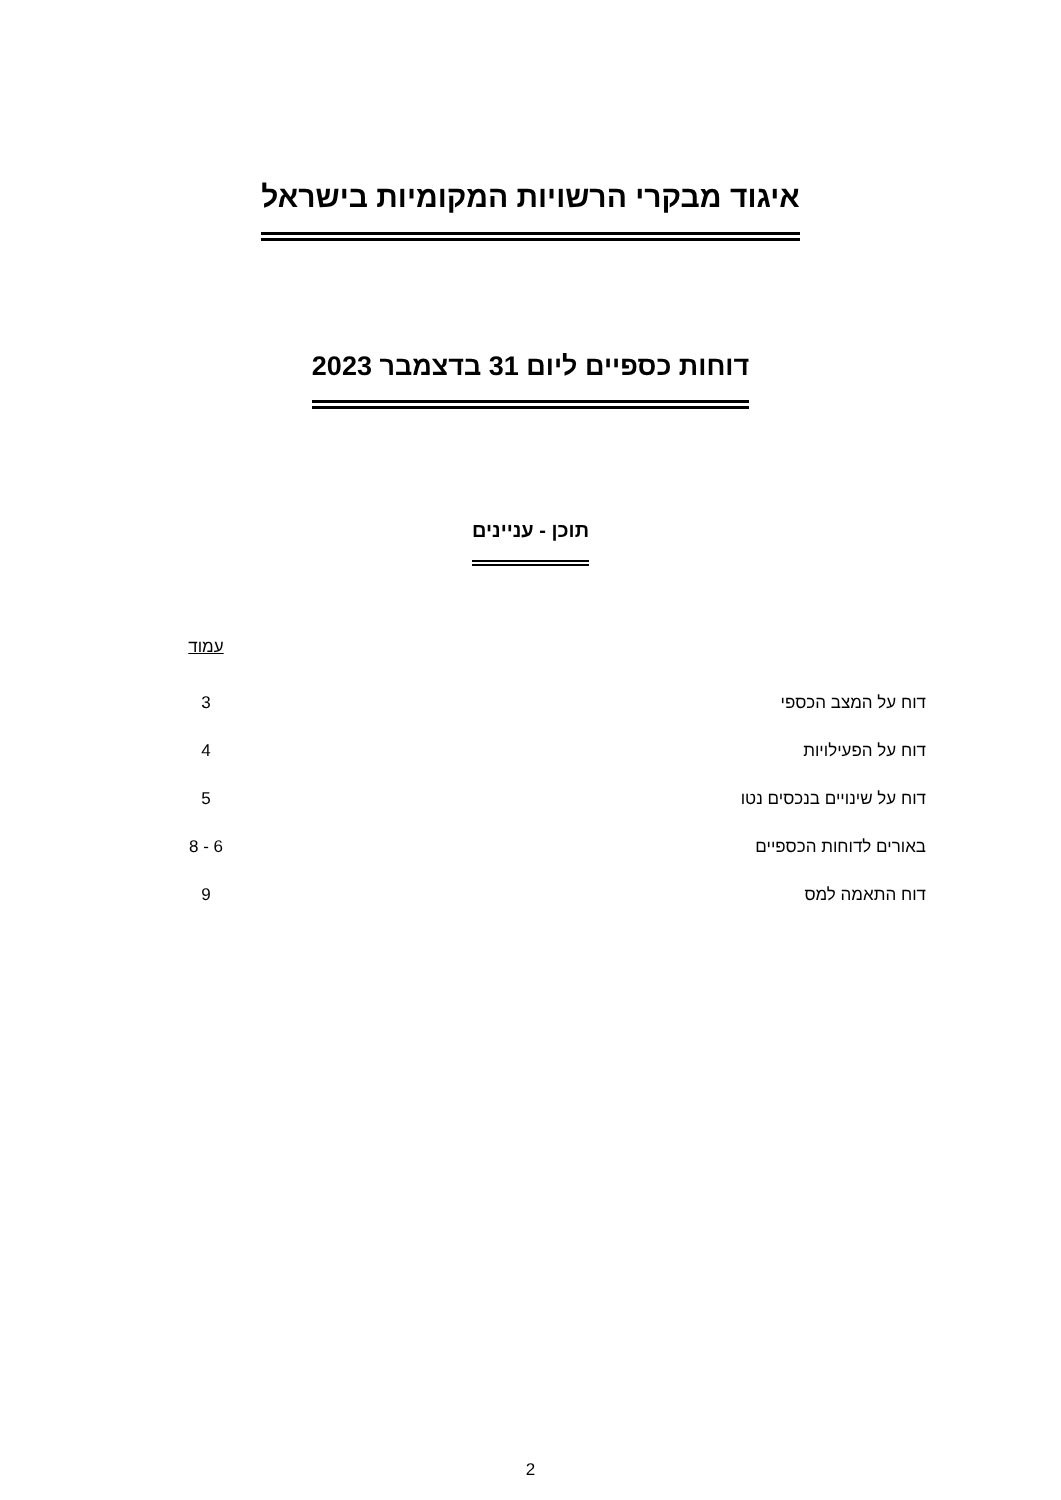איגוד מבקרי הרשויות המקומיות בישראל
דוחות כספיים ליום 31 בדצמבר 2023
תוכן - עניינים
| | עמוד |
| --- | --- |
| דוח על המצב הכספי | 3 |
| דוח על הפעילויות | 4 |
| דוח על שינויים בנכסים נטו | 5 |
| באורים לדוחות הכספיים | 6 - 8 |
| דוח התאמה למס | 9 |
2